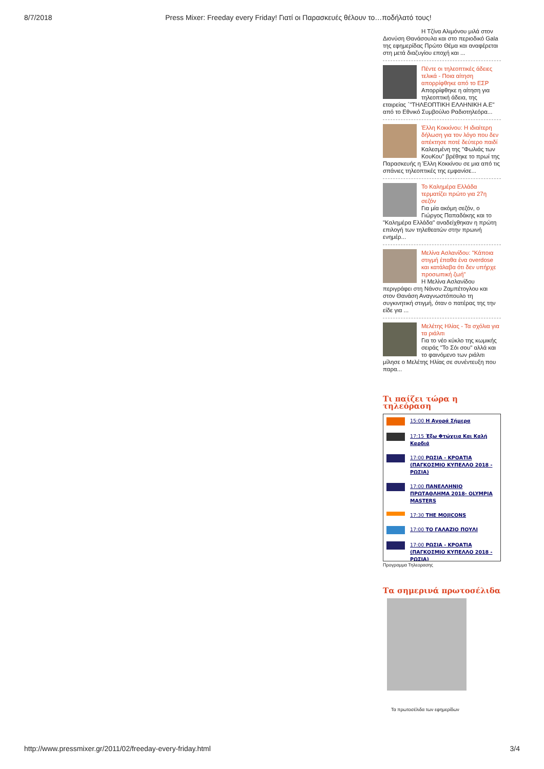8/7/2018 Press Mixer: Freeday every Friday! Γιατί οι Παρασκευές θέλουν το…ποδήλατό τους!
Η Τζίνα Αλιμόνου μιλά στον
Διονύση Θανάσουλα και στο περιοδικό Gala της εφημερίδας Πρώτο Θέμα και αναφέρεται στη μετά διαζυγίου εποχή και ...
Πέντε οι τηλεοπτικές άδειες τελικά - Ποια αίτηση απορρίφθηκε από το ΕΣΡ
Απορρίφθηκε η αίτηση για τηλεοπτική άδεια, της εταιρείας ΄"ΤΗΛΕΟΠΤΙΚΗ ΕΛΛΗΝΙΚΗ Α.Ε" από το Εθνικό Συμβούλιο Ραδιοτηλεόρα...
Έλλη Κοκκίνου: Η ιδιαίτερη δήλωση για τον λόγο που δεν απέκτησε ποτέ δεύτερο παιδί
Καλεσμένη της "Φωλιάς των ΚουΚου" βρέθηκε το πρωί της Παρασκευής η Έλλη Κοκκίνου σε μια από τις σπάνιες τηλεοπτικές της εμφανίσε...
Το Καλημέρα Ελλάδα τερματίζει πρώτο για 27η σεζόν
Για μία ακόμη σεζόν, ο Γιώργος Παπαδάκης και το "Καλημέρα Ελλάδα" αναδείχθηκαν η πρώτη επιλογή των τηλεθεατών στην πρωινή ενημέρ...
Μελίνα Ασλανίδου: "Κάποια στιγμή έπαθα ένα overdose και κατάλαβα ότι δεν υπήρχε προσωπική ζωή"
Η Μελίνα Ασλανίδου περιγράφει στη Νάνσυ Ζαμπέτογλου και στον Θανάση Αναγνωστόπουλο τη συγκινητική στιγμή, όταν ο πατέρας της την είδε για ...
Μελέτης Ηλίας - Τα σχόλια για τα ριάλιτι
Για το νέο κύκλο της κωμικής σειράς "Το Σόι σου" αλλά και το φαινόμενο των ριάλιτι μίλησε ο Μελέτης Ηλίας σε συνέντευξη που παρα...
Τι παίζει τώρα η τηλεόραση
15:00 Η Αγορά Σήμερα
17:15 Έξω Φτώχεια Και Καλή Καρδιά
17:00 ΡΩΣΙΑ - ΚΡΟΑΤΙΑ (ΠΑΓΚΟΣΜΙΟ ΚΥΠΕΛΛΟ 2018 - ΡΩΣΙΑ)
17:00 ΠΑΝΕΛΛΗΝΙΟ ΠΡΩΤΑΘΛΗΜΑ 2018- OLYMPIA MASTERS
17:30 THE MOJICONS
17:00 ΤΟ ΓΑΛΑΖΙΟ ΠΟΥΛΙ
17:00 ΡΩΣΙΑ - ΚΡΟΑΤΙΑ (ΠΑΓΚΟΣΜΙΟ ΚΥΠΕΛΛΟ 2018 - ΡΩΣΙΑ)
Προγραμμα Τηλεορασης
Τα σημερινά πρωτοσέλιδα
Τα πρωτοσέλιδα των εφημερίδων
http://www.pressmixer.gr/2011/02/freeday-every-friday.html 3/4